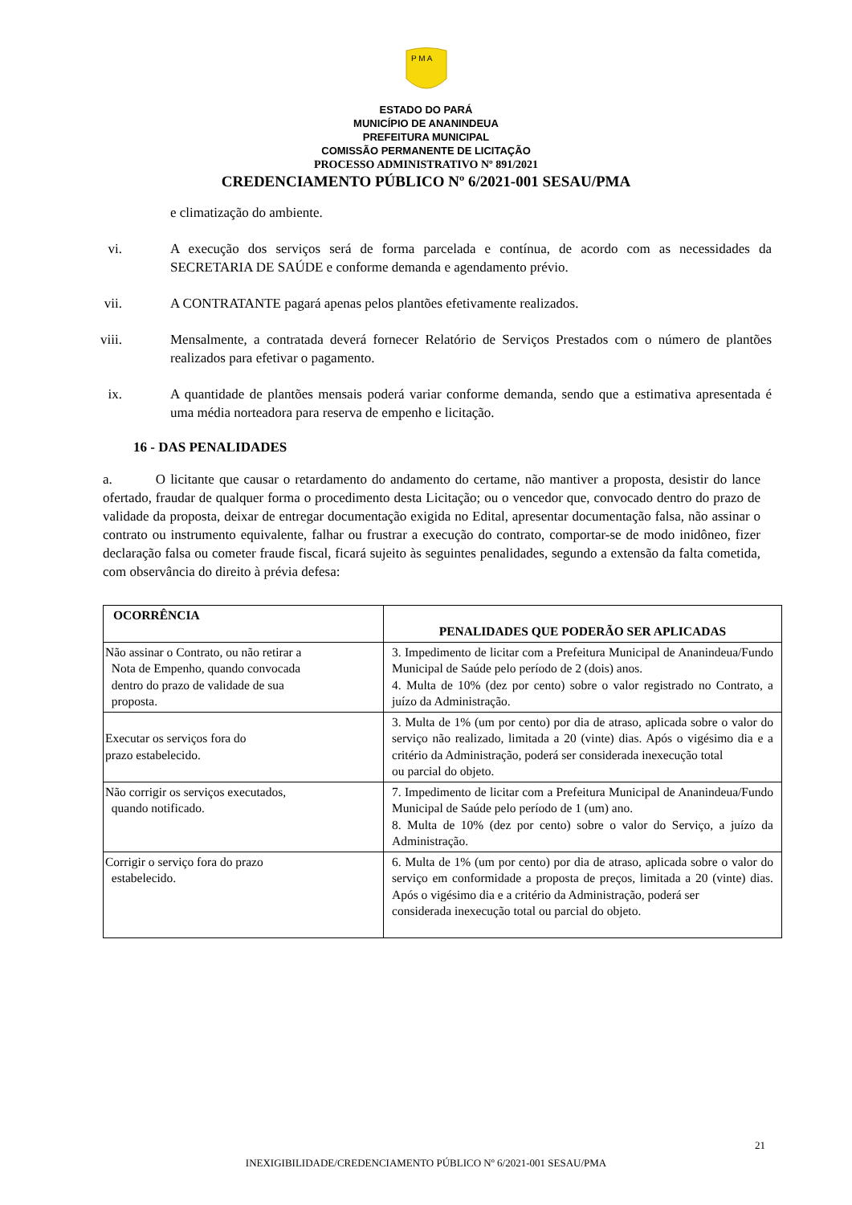P M A
ESTADO DO PARÁ
MUNICÍPIO DE ANANINDEUA
PREFEITURA MUNICIPAL
COMISSÃO PERMANENTE DE LICITAÇÃO
PROCESSO ADMINISTRATIVO Nº 891/2021
CREDENCIAMENTO PÚBLICO Nº 6/2021-001 SESAU/PMA
e climatização do ambiente.
vi. A execução dos serviços será de forma parcelada e contínua, de acordo com as necessidades da SECRETARIA DE SAÚDE e conforme demanda e agendamento prévio.
vii.
A CONTRATANTE pagará apenas pelos plantões efetivamente realizados.
viii.
Mensalmente, a contratada deverá fornecer Relatório de Serviços Prestados com o número de plantões realizados para efetivar o pagamento.
ix. A quantidade de plantões mensais poderá variar conforme demanda, sendo que a estimativa apresentada é uma média norteadora para reserva de empenho e licitação.
16 - DAS PENALIDADES
a. O licitante que causar o retardamento do andamento do certame, não mantiver a proposta, desistir do lance ofertado, fraudar de qualquer forma o procedimento desta Licitação; ou o vencedor que, convocado dentro do prazo de validade da proposta, deixar de entregar documentação exigida no Edital, apresentar documentação falsa, não assinar o contrato ou instrumento equivalente, falhar ou frustrar a execução do contrato, comportar-se de modo inidôneo, fizer declaração falsa ou cometer fraude fiscal, ficará sujeito às seguintes penalidades, segundo a extensão da falta cometida, com observância do direito à prévia defesa:
| OCORRÊNCIA | PENALIDADES QUE PODERÃO SER APLICADAS |
| --- | --- |
| Não assinar o Contrato, ou não retirar a Nota de Empenho, quando convocada dentro do prazo de validade de sua proposta. | 3. Impedimento de licitar com a Prefeitura Municipal de Ananindeua/Fundo Municipal de Saúde pelo período de 2 (dois) anos. 4. Multa de 10% (dez por cento) sobre o valor registrado no Contrato, a juízo da Administração. |
| Executar os serviços fora do prazo estabelecido. | 3. Multa de 1% (um por cento) por dia de atraso, aplicada sobre o valor do serviço não realizado, limitada a 20 (vinte) dias. Após o vigésimo dia e a critério da Administração, poderá ser considerada inexecução total ou parcial do objeto. |
| Não corrigir os serviços executados, quando notificado. | 7. Impedimento de licitar com a Prefeitura Municipal de Ananindeua/Fundo Municipal de Saúde pelo período de 1 (um) ano. 8. Multa de 10% (dez por cento) sobre o valor do Serviço, a juízo da Administração. |
| Corrigir o serviço fora do prazo estabelecido. | 6. Multa de 1% (um por cento) por dia de atraso, aplicada sobre o valor do serviço em conformidade a proposta de preços, limitada a 20 (vinte) dias. Após o vigésimo dia e a critério da Administração, poderá ser considerada inexecução total ou parcial do objeto. |
21
INEXIGIBILIDADE/CREDENCIAMENTO PÚBLICO Nº 6/2021-001 SESAU/PMA